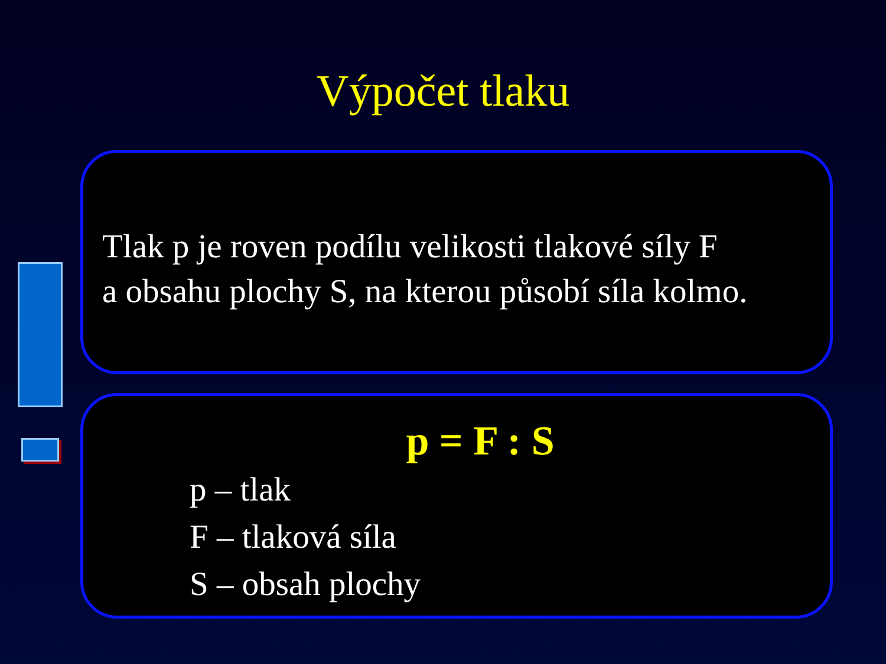Výpočet tlaku
Tlak p je roven podílu velikosti tlakové síly F
a obsahu plochy S, na kterou působí síla kolmo.
p = F : S
p – tlak
F – tlaková síla
S – obsah plochy